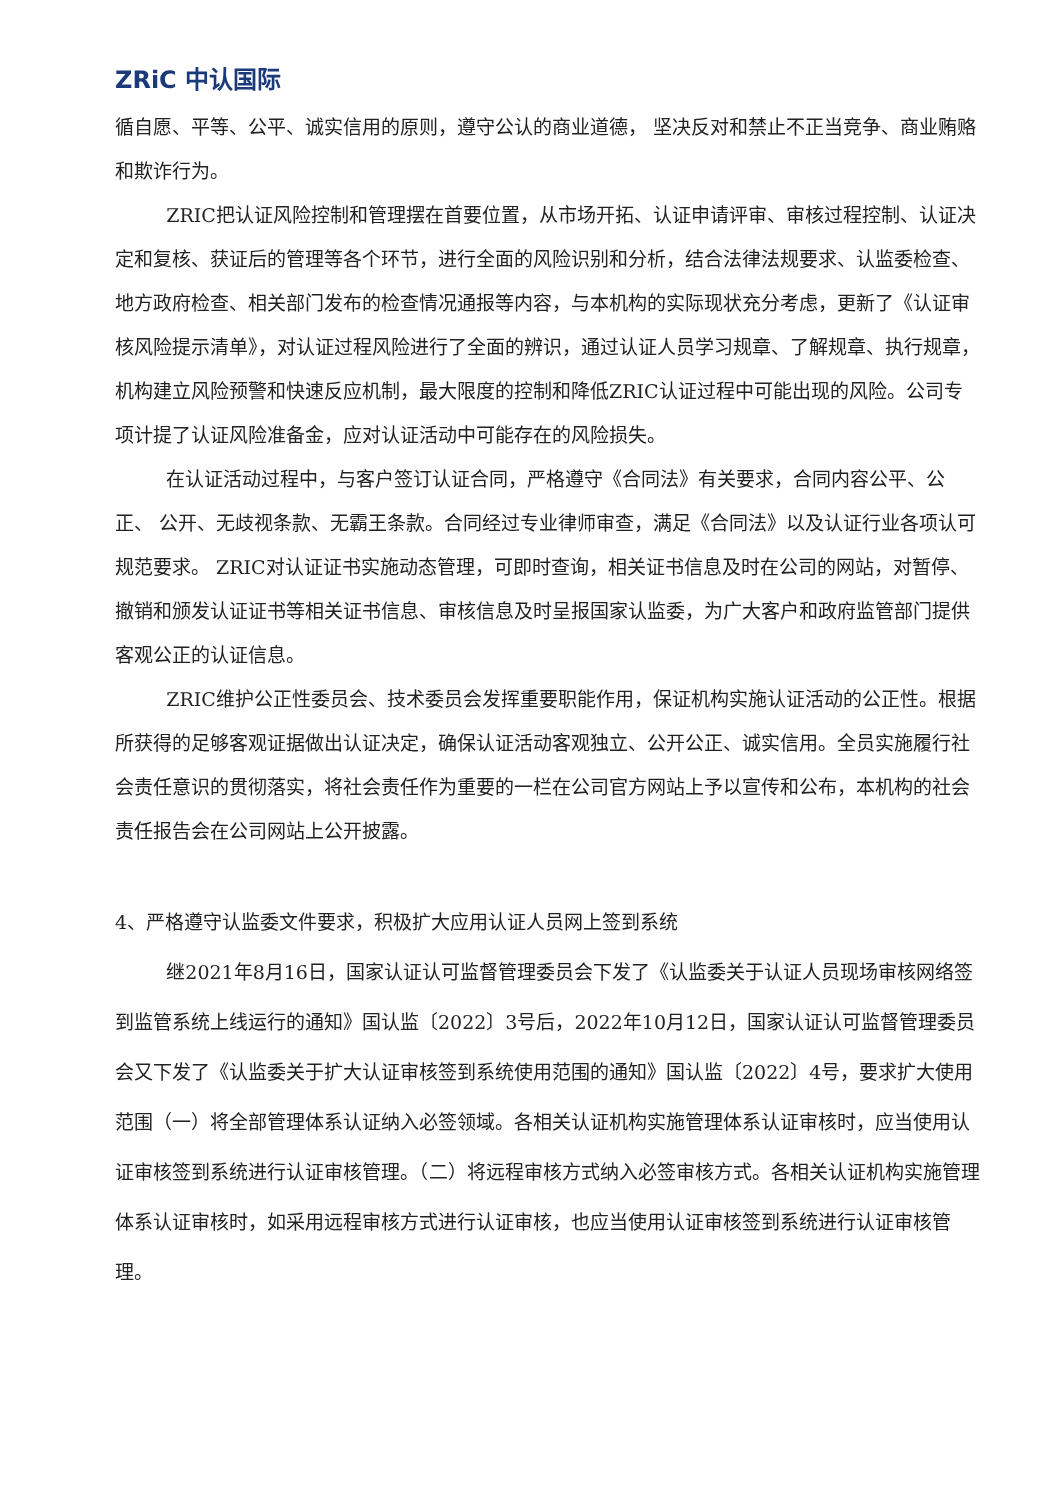ZRiC 中认国际
循自愿、平等、公平、诚实信用的原则，遵守公认的商业道德， 坚决反对和禁止不正当竞争、商业贿赂和欺诈行为。
ZRIC把认证风险控制和管理摆在首要位置，从市场开拓、认证申请评审、审核过程控制、认证决定和复核、获证后的管理等各个环节，进行全面的风险识别和分析，结合法律法规要求、认监委检查、地方政府检查、相关部门发布的检查情况通报等内容，与本机构的实际现状充分考虑，更新了《认证审核风险提示清单》，对认证过程风险进行了全面的辨识，通过认证人员学习规章、了解规章、执行规章，机构建立风险预警和快速反应机制，最大限度的控制和降低ZRIC认证过程中可能出现的风险。公司专项计提了认证风险准备金，应对认证活动中可能存在的风险损失。
在认证活动过程中，与客户签订认证合同，严格遵守《合同法》有关要求，合同内容公平、公正、 公开、无歧视条款、无霸王条款。合同经过专业律师审查，满足《合同法》以及认证行业各项认可规范要求。 ZRIC对认证证书实施动态管理，可即时查询，相关证书信息及时在公司的网站，对暂停、撤销和颁发认证证书等相关证书信息、审核信息及时呈报国家认监委，为广大客户和政府监管部门提供客观公正的认证信息。
ZRIC维护公正性委员会、技术委员会发挥重要职能作用，保证机构实施认证活动的公正性。根据所获得的足够客观证据做出认证决定，确保认证活动客观独立、公开公正、诚实信用。全员实施履行社会责任意识的贯彻落实，将社会责任作为重要的一栏在公司官方网站上予以宣传和公布，本机构的社会责任报告会在公司网站上公开披露。
4、严格遵守认监委文件要求，积极扩大应用认证人员网上签到系统
继2021年8月16日，国家认证认可监督管理委员会下发了《认监委关于认证人员现场审核网络签到监管系统上线运行的通知》国认监〔2022〕3号后，2022年10月12日，国家认证认可监督管理委员会又下发了《认监委关于扩大认证审核签到系统使用范围的通知》国认监〔2022〕4号，要求扩大使用范围（一）将全部管理体系认证纳入必签领域。各相关认证机构实施管理体系认证审核时，应当使用认证审核签到系统进行认证审核管理。（二）将远程审核方式纳入必签审核方式。各相关认证机构实施管理体系认证审核时，如采用远程审核方式进行认证审核，也应当使用认证审核签到系统进行认证审核管理。